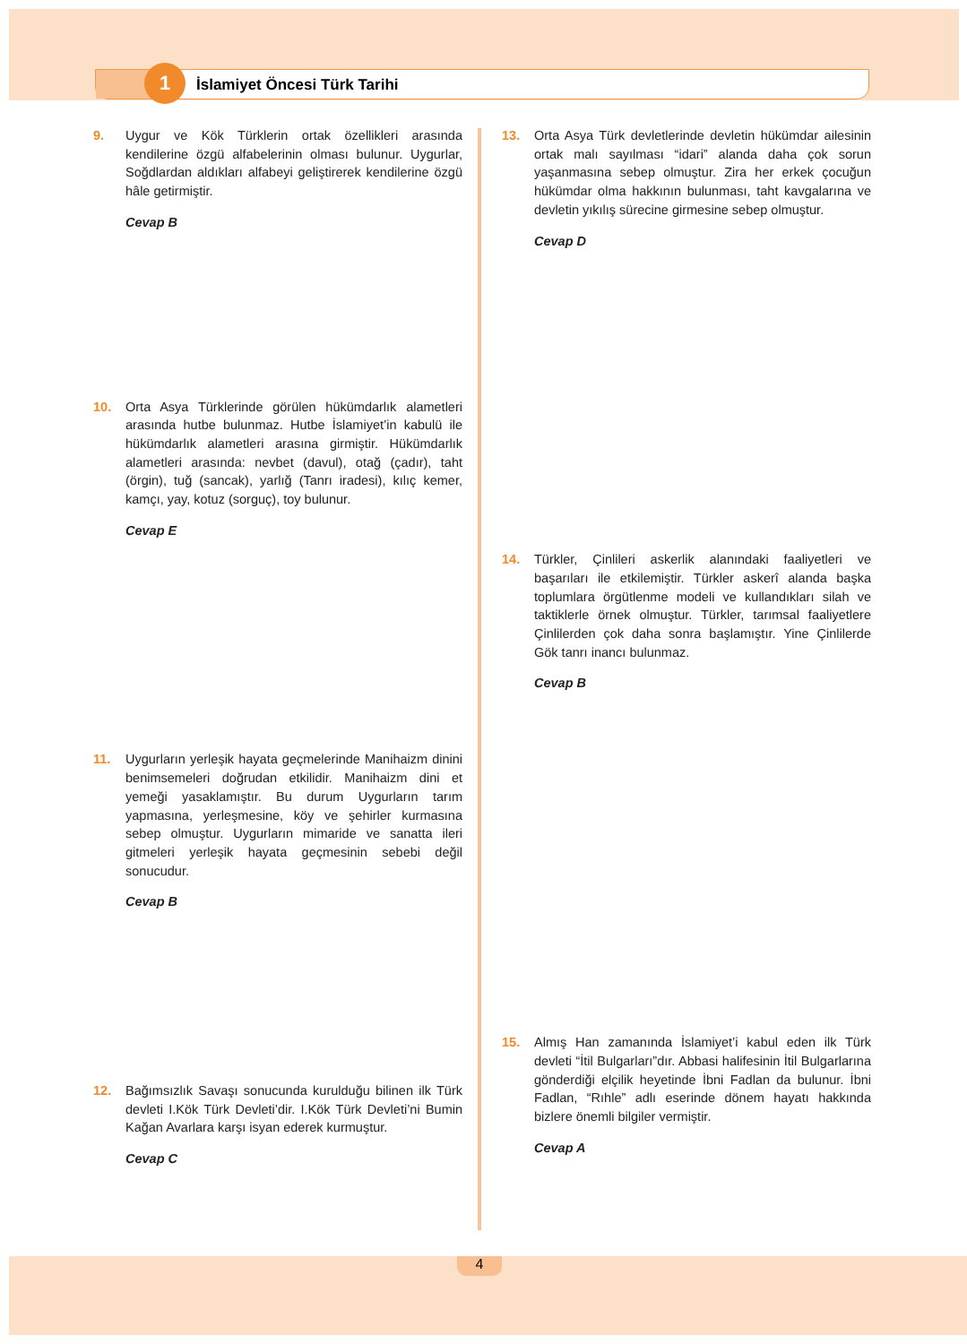1 İslamiyet Öncesi Türk Tarihi
9. Uygur ve Kök Türklerin ortak özellikleri arasında kendilerine özgü alfabelerinin olması bulunur. Uygurlar, Soğdlardan aldıkları alfabeyi geliştirerek kendilerine özgü hâle getirmiştir.
Cevap B
10. Orta Asya Türklerinde görülen hükümdarlık alametleri arasında hutbe bulunmaz. Hutbe İslamiyet’in kabulü ile hükümdarlık alametleri arasına girmiştir. Hükümdarlık alametleri arasında: nevbet (davul), otağ (çadır), taht (örgin), tuğ (sancak), yarlığ (Tanrı iradesi), kılıç kemer, kamçı, yay, kotuz (sorguç), toy bulunur.
Cevap E
11. Uygurların yerleşik hayata geçmelerinde Manihaizm dinini benimsemeleri doğrudan etkilidir. Manihaizm dini et yemeği yasaklamıştır. Bu durum Uygurların tarım yapmasına, yerleşmesine, köy ve şehirler kurmasına sebep olmuştur. Uygurların mimaride ve sanatta ileri gitmeleri yerleşik hayata geçmesinin sebebi değil sonucudur.
Cevap B
12. Bağımsızlık Savaşı sonucunda kurulduğu bilinen ilk Türk devleti I.Kök Türk Devleti’dir. I.Kök Türk Devleti’ni Bumin Kağan Avarlara karşı isyan ederek kurmuştur.
Cevap C
13. Orta Asya Türk devletlerinde devletin hükümdar ailesinin ortak malı sayılması “idari” alanda daha çok sorun yaşanmasına sebep olmuştur. Zira her erkek çocuğun hükümdar olma hakkının bulunması, taht kavgalarına ve devletin yıkılış sürecine girmesine sebep olmuştur.
Cevap D
14. Türkler, Çinlileri askerlik alanındaki faaliyetleri ve başarıları ile etkilemiştir. Türkler askerî alanda başka toplumlara örgütlenme modeli ve kullandıkları silah ve taktiklerle örnek olmuştur. Türkler, tarımsal faaliyetlere Çinlilerden çok daha sonra başlamıştır. Yine Çinlilerde Gök tanrı inancı bulunmaz.
Cevap B
15. Almış Han zamanında İslamiyet’i kabul eden ilk Türk devleti “İtil Bulgarları”dır. Abbasi halifesinin İtil Bulgarlarına gönderdiği elçilik heyetinde İbni Fadlan da bulunur. İbni Fadlan, “Rıhle” adlı eserinde dönem hayatı hakkında bizlere önemli bilgiler vermiştir.
Cevap A
4